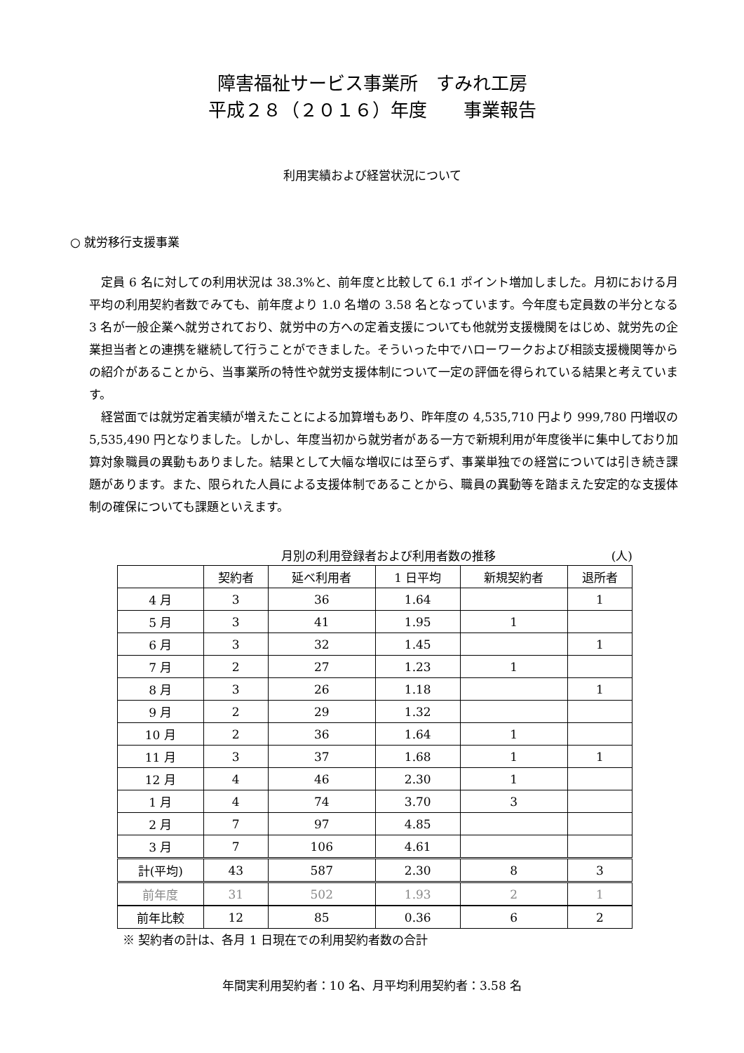障害福祉サービス事業所　すみれ工房
平成２８（２０１６）年度　　事業報告
利用実績および経営状況について
○ 就労移行支援事業
定員 6 名に対しての利用状況は 38.3%と、前年度と比較して 6.1 ポイント増加しました。月初における月平均の利用契約者数でみても、前年度より 1.0 名増の 3.58 名となっています。今年度も定員数の半分となる 3 名が一般企業へ就労されており、就労中の方への定着支援についても他就労支援機関をはじめ、就労先の企業担当者との連携を継続して行うことができました。そういった中でハローワークおよび相談支援機関等からの紹介があることから、当事業所の特性や就労支援体制について一定の評価を得られている結果と考えています。
経営面では就労定着実績が増えたことによる加算増もあり、昨年度の 4,535,710 円より 999,780 円増収の 5,535,490 円となりました。しかし、年度当初から就労者がある一方で新規利用が年度後半に集中しており加算対象職員の異動もありました。結果として大幅な増収には至らず、事業単独での経営については引き続き課題があります。また、限られた人員による支援体制であることから、職員の異動等を踏まえた安定的な支援体制の確保についても課題といえます。
月別の利用登録者および利用者数の推移 (人)
| | 契約者 | 延べ利用者 | 1 日平均 | 新規契約者 | 退所者 |
| --- | --- | --- | --- | --- | --- |
| 4 月 | 3 | 36 | 1.64 | | 1 |
| 5 月 | 3 | 41 | 1.95 | 1 | |
| 6 月 | 3 | 32 | 1.45 | | 1 |
| 7 月 | 2 | 27 | 1.23 | 1 | |
| 8 月 | 3 | 26 | 1.18 | | 1 |
| 9 月 | 2 | 29 | 1.32 | | |
| 10 月 | 2 | 36 | 1.64 | 1 | |
| 11 月 | 3 | 37 | 1.68 | 1 | 1 |
| 12 月 | 4 | 46 | 2.30 | 1 | |
| 1 月 | 4 | 74 | 3.70 | 3 | |
| 2 月 | 7 | 97 | 4.85 | | |
| 3 月 | 7 | 106 | 4.61 | | |
| 計(平均) | 43 | 587 | 2.30 | 8 | 3 |
| 前年度 | 31 | 502 | 1.93 | 2 | 1 |
| 前年比較 | 12 | 85 | 0.36 | 6 | 2 |
※ 契約者の計は、各月 1 日現在での利用契約者数の合計
年間実利用契約者：10 名、月平均利用契約者：3.58 名